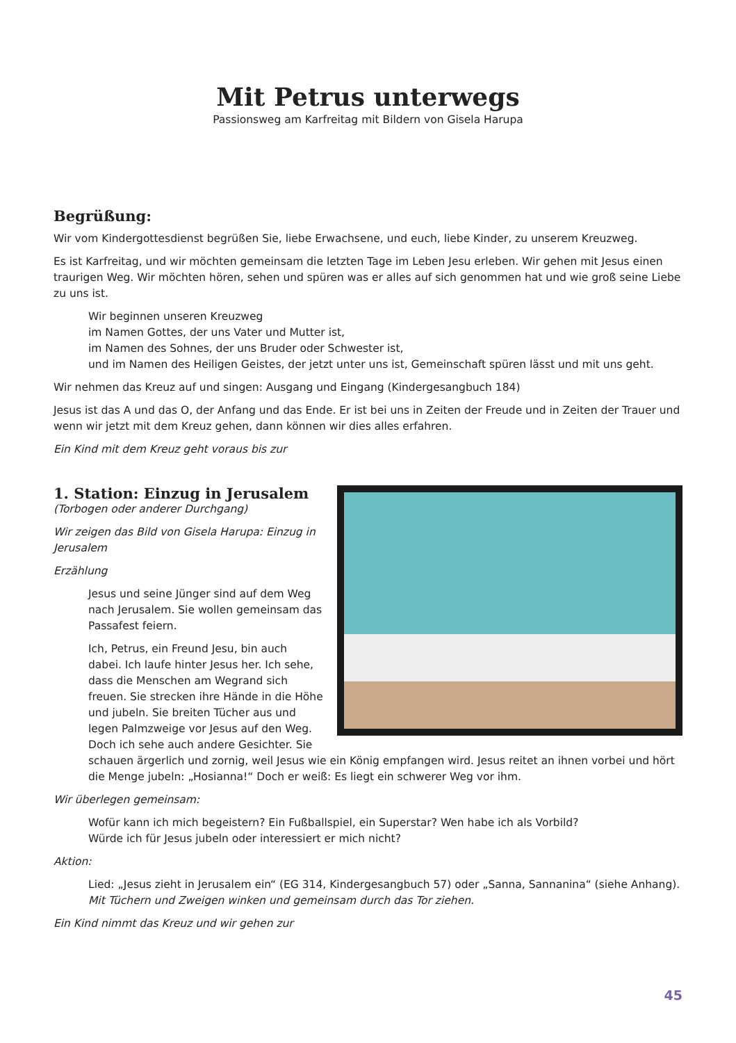Mit Petrus unterwegs
Passionsweg am Karfreitag mit Bildern von Gisela Harupa
Begrüßung:
Wir vom Kindergottesdienst begrüßen Sie, liebe Erwachsene, und euch, liebe Kinder, zu unserem Kreuzweg.
Es ist Karfreitag, und wir möchten gemeinsam die letzten Tage im Leben Jesu erleben. Wir gehen mit Jesus einen traurigen Weg. Wir möchten hören, sehen und spüren was er alles auf sich genommen hat und wie groß seine Liebe zu uns ist.
Wir beginnen unseren Kreuzweg
im Namen Gottes, der uns Vater und Mutter ist,
im Namen des Sohnes, der uns Bruder oder Schwester ist,
und im Namen des Heiligen Geistes, der jetzt unter uns ist, Gemeinschaft spüren lässt und mit uns geht.
Wir nehmen das Kreuz auf und singen: Ausgang und Eingang (Kindergesangbuch 184)
Jesus ist das A und das O, der Anfang und das Ende. Er ist bei uns in Zeiten der Freude und in Zeiten der Trauer und wenn wir jetzt mit dem Kreuz gehen, dann können wir dies alles erfahren.
Ein Kind mit dem Kreuz geht voraus bis zur
1. Station: Einzug in Jerusalem
(Torbogen oder anderer Durchgang)
Wir zeigen das Bild von Gisela Harupa: Einzug in Jerusalem
Erzählung
Jesus und seine Jünger sind auf dem Weg nach Jerusalem. Sie wollen gemeinsam das Passafest feiern.
Ich, Petrus, ein Freund Jesu, bin auch dabei. Ich laufe hinter Jesus her. Ich sehe, dass die Menschen am Wegrand sich freuen. Sie strecken ihre Hände in die Höhe und jubeln. Sie breiten Tücher aus und legen Palmzweige vor Jesus auf den Weg. Doch ich sehe auch andere Gesichter. Sie schauen ärgerlich und zornig, weil Jesus wie ein König empfangen wird. Jesus reitet an ihnen vorbei und hört die Menge jubeln: „Hosianna!“ Doch er weiß: Es liegt ein schwerer Weg vor ihm.
Wir überlegen gemeinsam:
Wofür kann ich mich begeistern? Ein Fußballspiel, ein Superstar? Wen habe ich als Vorbild?
Würde ich für Jesus jubeln oder interessiert er mich nicht?
Aktion:
Lied: „Jesus zieht in Jerusalem ein“ (EG 314, Kindergesangbuch 57) oder „Sanna, Sannanina“ (siehe Anhang).
Mit Tüchern und Zweigen winken und gemeinsam durch das Tor ziehen.
Ein Kind nimmt das Kreuz und wir gehen zur
45